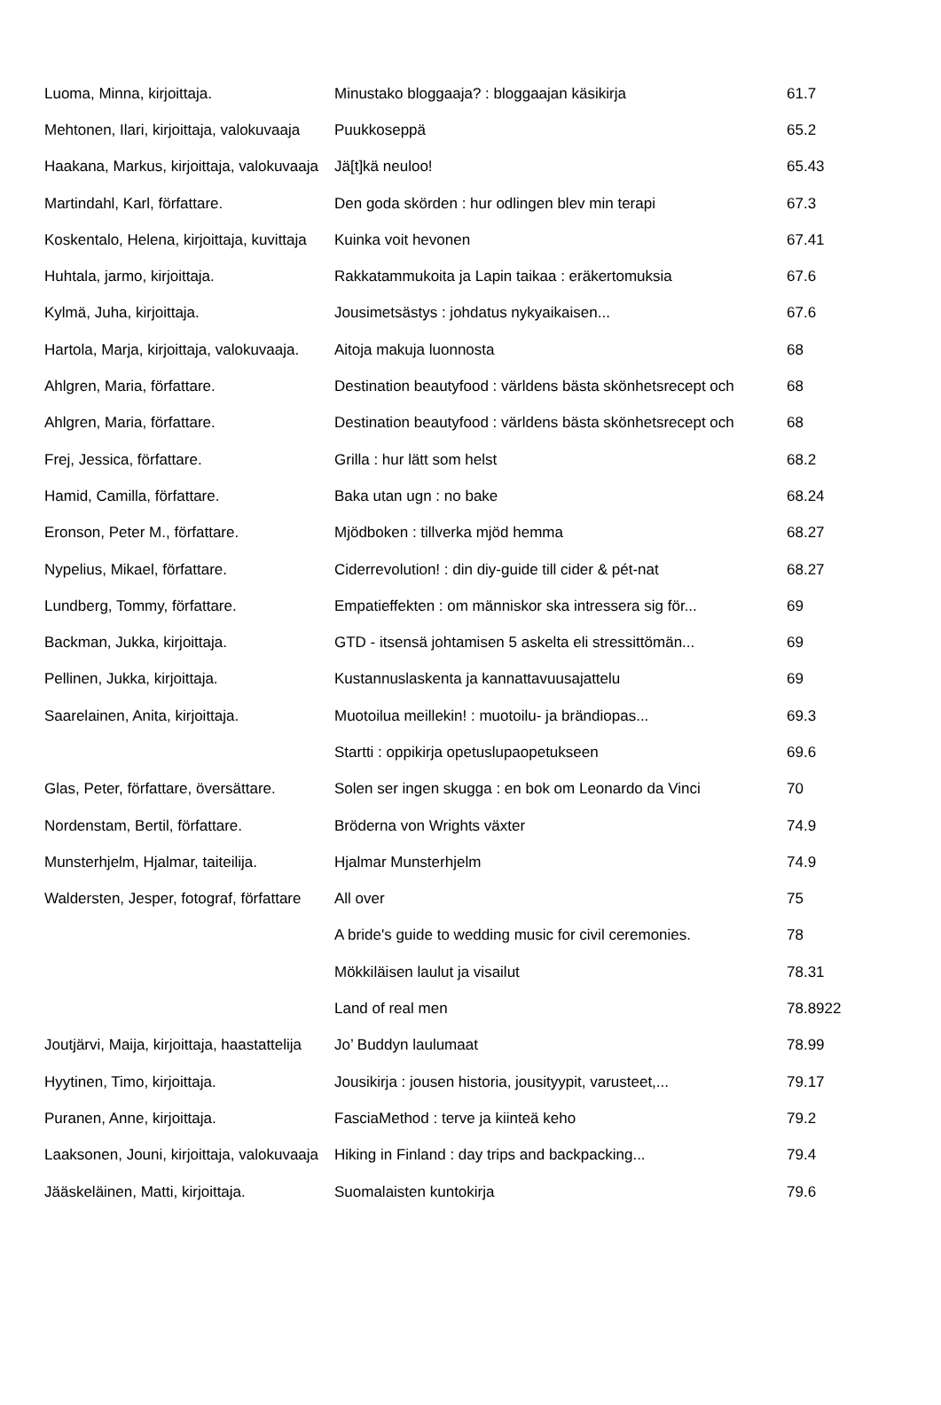| Luoma, Minna, kirjoittaja. | Minustako bloggaaja? : bloggaajan käsikirja | 61.7 |
| Mehtonen, Ilari, kirjoittaja, valokuvaaja | Puukkoseppä | 65.2 |
| Haakana, Markus, kirjoittaja, valokuvaaja | Jä[t]kä neuloo! | 65.43 |
| Martindahl, Karl, författare. | Den goda skörden : hur odlingen blev min terapi | 67.3 |
| Koskentalo, Helena, kirjoittaja, kuvittaja | Kuinka voit hevonen | 67.41 |
| Huhtala, jarmo, kirjoittaja. | Rakkatammukoita ja Lapin taikaa : eräkertomuksia | 67.6 |
| Kylmä, Juha, kirjoittaja. | Jousimetsästys : johdatus nykyaikaisen... | 67.6 |
| Hartola, Marja, kirjoittaja, valokuvaaja. | Aitoja makuja luonnosta | 68 |
| Ahlgren, Maria, författare. | Destination beautyfood : världens bästa skönhetsrecept och | 68 |
| Ahlgren, Maria, författare. | Destination beautyfood : världens bästa skönhetsrecept och | 68 |
| Frej, Jessica, författare. | Grilla : hur lätt som helst | 68.2 |
| Hamid, Camilla, författare. | Baka utan ugn : no bake | 68.24 |
| Eronson, Peter M., författare. | Mjödboken : tillverka mjöd hemma | 68.27 |
| Nypelius, Mikael, författare. | Ciderrevolution! : din diy-guide till cider & pét-nat | 68.27 |
| Lundberg, Tommy, författare. | Empatieffekten : om människor ska intressera sig för... | 69 |
| Backman, Jukka, kirjoittaja. | GTD - itsensä johtamisen 5 askelta eli stressittömän... | 69 |
| Pellinen, Jukka, kirjoittaja. | Kustannuslaskenta ja kannattavuusajattelu | 69 |
| Saarelainen, Anita, kirjoittaja. | Muotoilua meillekin! : muotoilu- ja brändiopas... | 69.3 |
| | Startti : oppikirja opetuslupaopetukseen | 69.6 |
| Glas, Peter, författare, översättare. | Solen ser ingen skugga : en bok om Leonardo da Vinci | 70 |
| Nordenstam, Bertil, författare. | Bröderna von Wrights växter | 74.9 |
| Munsterhjelm, Hjalmar, taiteilija. | Hjalmar Munsterhjelm | 74.9 |
| Waldersten, Jesper, fotograf, författare | All over | 75 |
| | A bride's guide to wedding music for civil ceremonies. | 78 |
| | Mökkiläisen laulut ja visailut | 78.31 |
| | Land of real men | 78.8922 |
| Joutjärvi, Maija, kirjoittaja, haastattelija | Jo’ Buddyn laulumaat | 78.99 |
| Hyytinen, Timo, kirjoittaja. | Jousikirja : jousen historia, jousityypit, varusteet,... | 79.17 |
| Puranen, Anne, kirjoittaja. | FasciaMethod : terve ja kiinteä keho | 79.2 |
| Laaksonen, Jouni, kirjoittaja, valokuvaaja | Hiking in Finland : day trips and backpacking... | 79.4 |
| Jääskeläinen, Matti, kirjoittaja. | Suomalaisten kuntokirja | 79.6 |